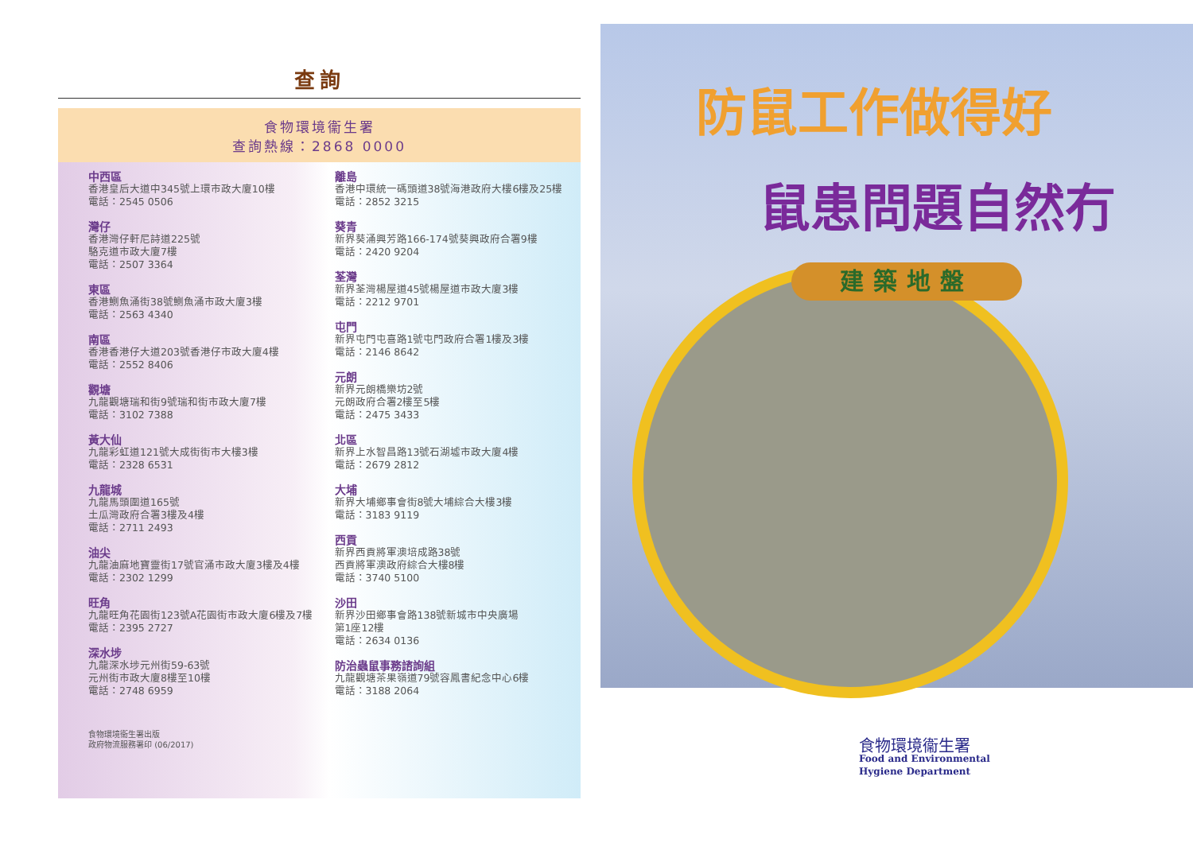查詢
食物環境衞生署
查詢熱線：2868 0000
中西區
香港皇后大道中345號上環市政大廈10樓
電話：2545 0506
灣仔
香港灣仔軒尼詩道225號
駱克道市政大廈7樓
電話：2507 3364
東區
香港鰂魚涌街38號鰂魚涌市政大廈3樓
電話：2563 4340
南區
香港香港仔大道203號香港仔市政大廈4樓
電話：2552 8406
觀塘
九龍觀塘瑞和街9號瑞和街市政大廈7樓
電話：3102 7388
黃大仙
九龍彩虹道121號大成街街市大樓3樓
電話：2328 6531
九龍城
九龍馬頭圍道165號
土瓜灣政府合署3樓及4樓
電話：2711 2493
油尖
九龍油麻地寶靈街17號官涌市政大廈3樓及4樓
電話：2302 1299
旺角
九龍旺角花園街123號A花園街市政大廈6樓及7樓
電話：2395 2727
深水埗
九龍深水埗元州街59-63號
元州街市政大廈8樓至10樓
電話：2748 6959
食物環境衞生署出版
政府物流服務署印 (06/2017)
離島
香港中環統一碼頭道38號海港政府大樓6樓及25樓
電話：2852 3215
葵青
新界葵涌興芳路166-174號葵興政府合署9樓
電話：2420 9204
荃灣
新界荃灣楊屋道45號楊屋道市政大廈3樓
電話：2212 9701
屯門
新界屯門屯喜路1號屯門政府合署1樓及3樓
電話：2146 8642
元朗
新界元朗橋樂坊2號
元朗政府合署2樓至5樓
電話：2475 3433
北區
新界上水智昌路13號石湖墟市政大廈4樓
電話：2679 2812
大埔
新界大埔鄉事會街8號大埔綜合大樓3樓
電話：3183 9119
西貢
新界西貢將軍澳培成路38號
西貢將軍澳政府綜合大樓8樓
電話：3740 5100
沙田
新界沙田鄉事會路138號新城市中央廣場
第1座12樓
電話：2634 0136
防治蟲鼠事務諮詢組
九龍觀塘茶果嶺道79號容鳳書紀念中心6樓
電話：3188 2064
防鼠工作做得好
鼠患問題自然冇
建築地盤
食物環境衞生署
Food and Environmental
Hygiene Department